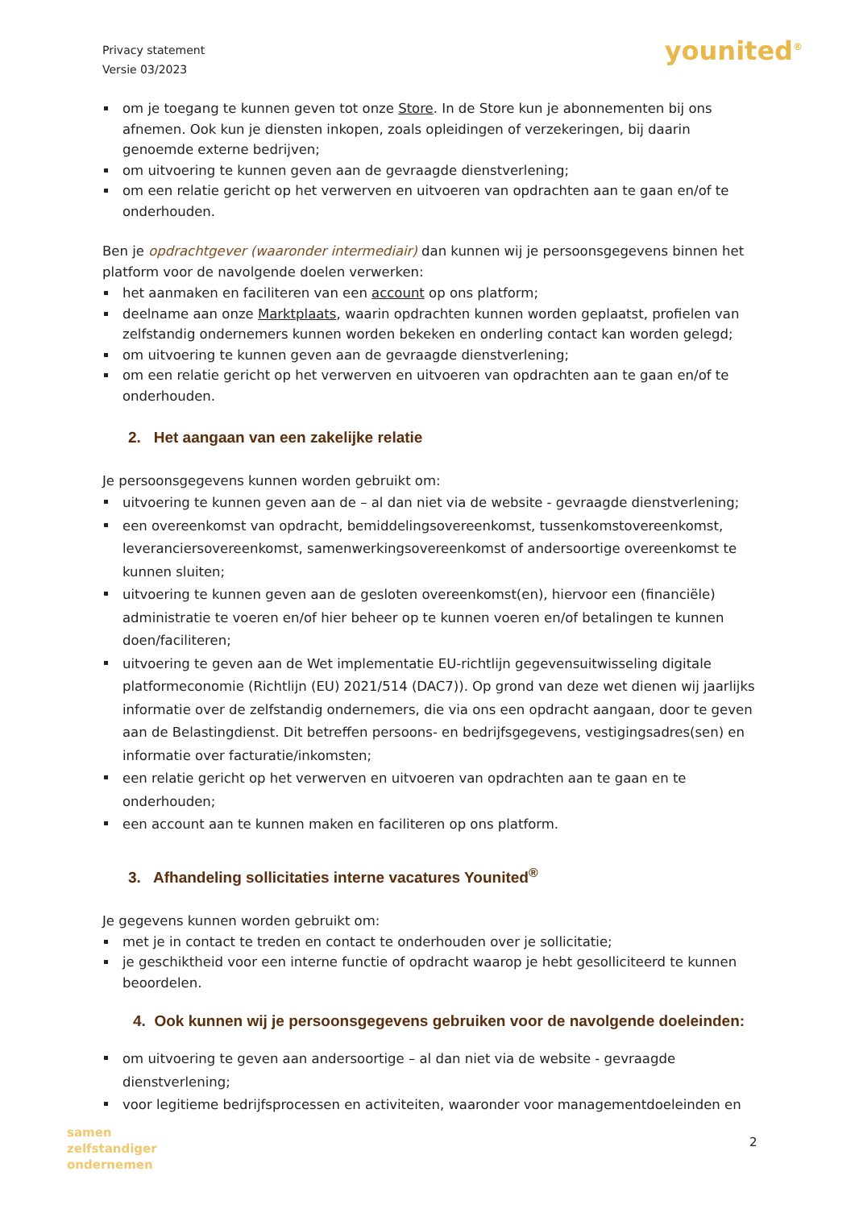Privacy statement
Versie 03/2023
younited<sup>®</sup>
om je toegang te kunnen geven tot onze Store. In de Store kun je abonnementen bij ons afnemen. Ook kun je diensten inkopen, zoals opleidingen of verzekeringen, bij daarin genoemde externe bedrijven;
om uitvoering te kunnen geven aan de gevraagde dienstverlening;
om een relatie gericht op het verwerven en uitvoeren van opdrachten aan te gaan en/of te onderhouden.
Ben je opdrachtgever (waaronder intermediair) dan kunnen wij je persoonsgegevens binnen het platform voor de navolgende doelen verwerken:
het aanmaken en faciliteren van een account op ons platform;
deelname aan onze Marktplaats, waarin opdrachten kunnen worden geplaatst, profielen van zelfstandig ondernemers kunnen worden bekeken en onderling contact kan worden gelegd;
om uitvoering te kunnen geven aan de gevraagde dienstverlening;
om een relatie gericht op het verwerven en uitvoeren van opdrachten aan te gaan en/of te onderhouden.
2. Het aangaan van een zakelijke relatie
Je persoonsgegevens kunnen worden gebruikt om:
uitvoering te kunnen geven aan de – al dan niet via de website - gevraagde dienstverlening;
een overeenkomst van opdracht, bemiddelingsovereenkomst, tussenkomstovereenkomst, leveranciersovereenkomst, samenwerkingsovereenkomst of andersoortige overeenkomst te kunnen sluiten;
uitvoering te kunnen geven aan de gesloten overeenkomst(en), hiervoor een (financiële) administratie te voeren en/of hier beheer op te kunnen voeren en/of betalingen te kunnen doen/faciliteren;
uitvoering te geven aan de Wet implementatie EU-richtlijn gegevensuitwisseling digitale platformeconomie (Richtlijn (EU) 2021/514 (DAC7)). Op grond van deze wet dienen wij jaarlijks informatie over de zelfstandig ondernemers, die via ons een opdracht aangaan, door te geven aan de Belastingdienst. Dit betreffen persoons- en bedrijfsgegevens, vestigingsadres(sen) en informatie over facturatie/inkomsten;
een relatie gericht op het verwerven en uitvoeren van opdrachten aan te gaan en te onderhouden;
een account aan te kunnen maken en faciliteren op ons platform.
3. Afhandeling sollicitaties interne vacatures Younited<sup>®</sup>
Je gegevens kunnen worden gebruikt om:
met je in contact te treden en contact te onderhouden over je sollicitatie;
je geschiktheid voor een interne functie of opdracht waarop je hebt gesolliciteerd te kunnen beoordelen.
4. Ook kunnen wij je persoonsgegevens gebruiken voor de navolgende doeleinden:
om uitvoering te geven aan andersoortige – al dan niet via de website - gevraagde dienstverlening;
voor legitieme bedrijfsprocessen en activiteiten, waaronder voor managementdoeleinden en
samen
zelfstandiger
ondernemen
2